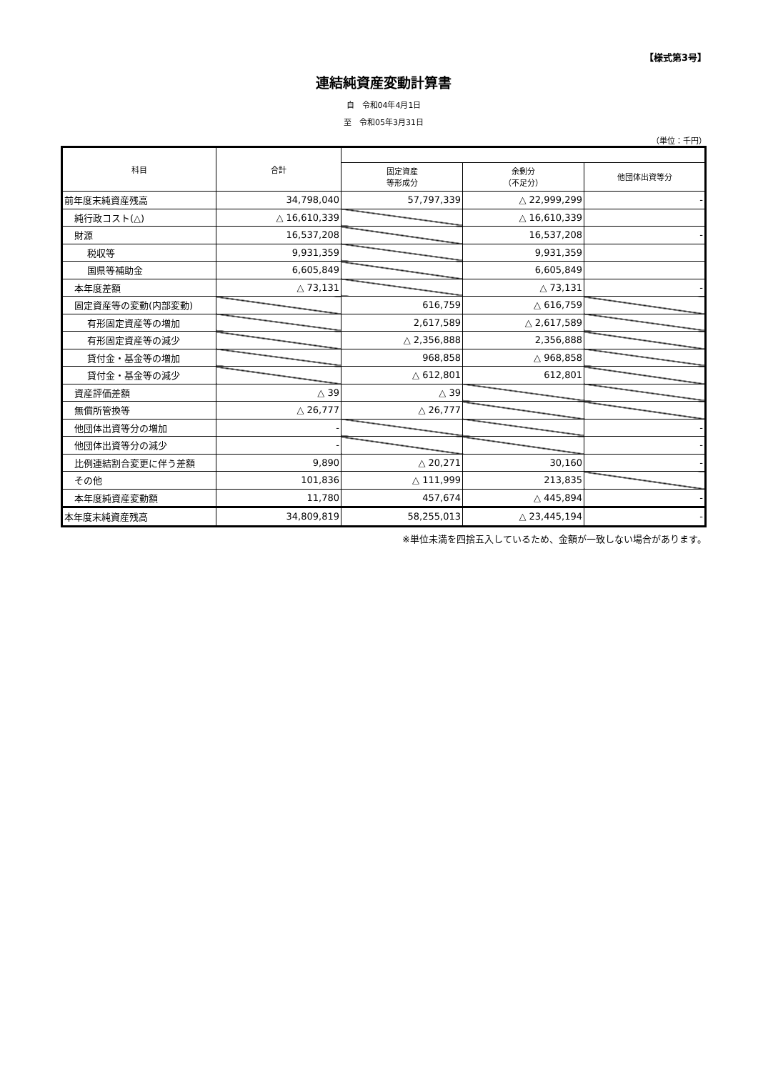【様式第3号】
連結純資産変動計算書
自　令和04年4月1日
至　令和05年3月31日
（単位：千円）
| 科目 | 合計 | | | |
| --- | --- | --- | --- | --- |
| | | 固定資産 等形成分 | 余剰分 （不足分） | 他団体出資等分 |
| 前年度末純資産残高 | 34,798,040 | 57,797,339 | △ 22,999,299 | - |
| 純行政コスト(△) | △ 16,610,339 | | △ 16,610,339 | |
| 財源 | 16,537,208 | | 16,537,208 | - |
| 税収等 | 9,931,359 | | 9,931,359 | |
| 国県等補助金 | 6,605,849 | | 6,605,849 | |
| 本年度差額 | △ 73,131 | | △ 73,131 | - |
| 固定資産等の変動(内部変動) | | 616,759 | △ 616,759 | |
| 有形固定資産等の増加 | | 2,617,589 | △ 2,617,589 | |
| 有形固定資産等の減少 | | △ 2,356,888 | 2,356,888 | |
| 貸付金・基金等の増加 | | 968,858 | △ 968,858 | |
| 貸付金・基金等の減少 | | △ 612,801 | 612,801 | |
| 資産評価差額 | △ 39 | △ 39 | | |
| 無償所管換等 | △ 26,777 | △ 26,777 | | |
| 他団体出資等分の増加 | - | | | - |
| 他団体出資等分の減少 | - | | | - |
| 比例連結割合変更に伴う差額 | 9,890 | △ 20,271 | 30,160 | - |
| その他 | 101,836 | △ 111,999 | 213,835 | |
| 本年度純資産変動額 | 11,780 | 457,674 | △ 445,894 | - |
| 本年度末純資産残高 | 34,809,819 | 58,255,013 | △ 23,445,194 | - |
※単位未満を四捨五入しているため、金額が一致しない場合があります。